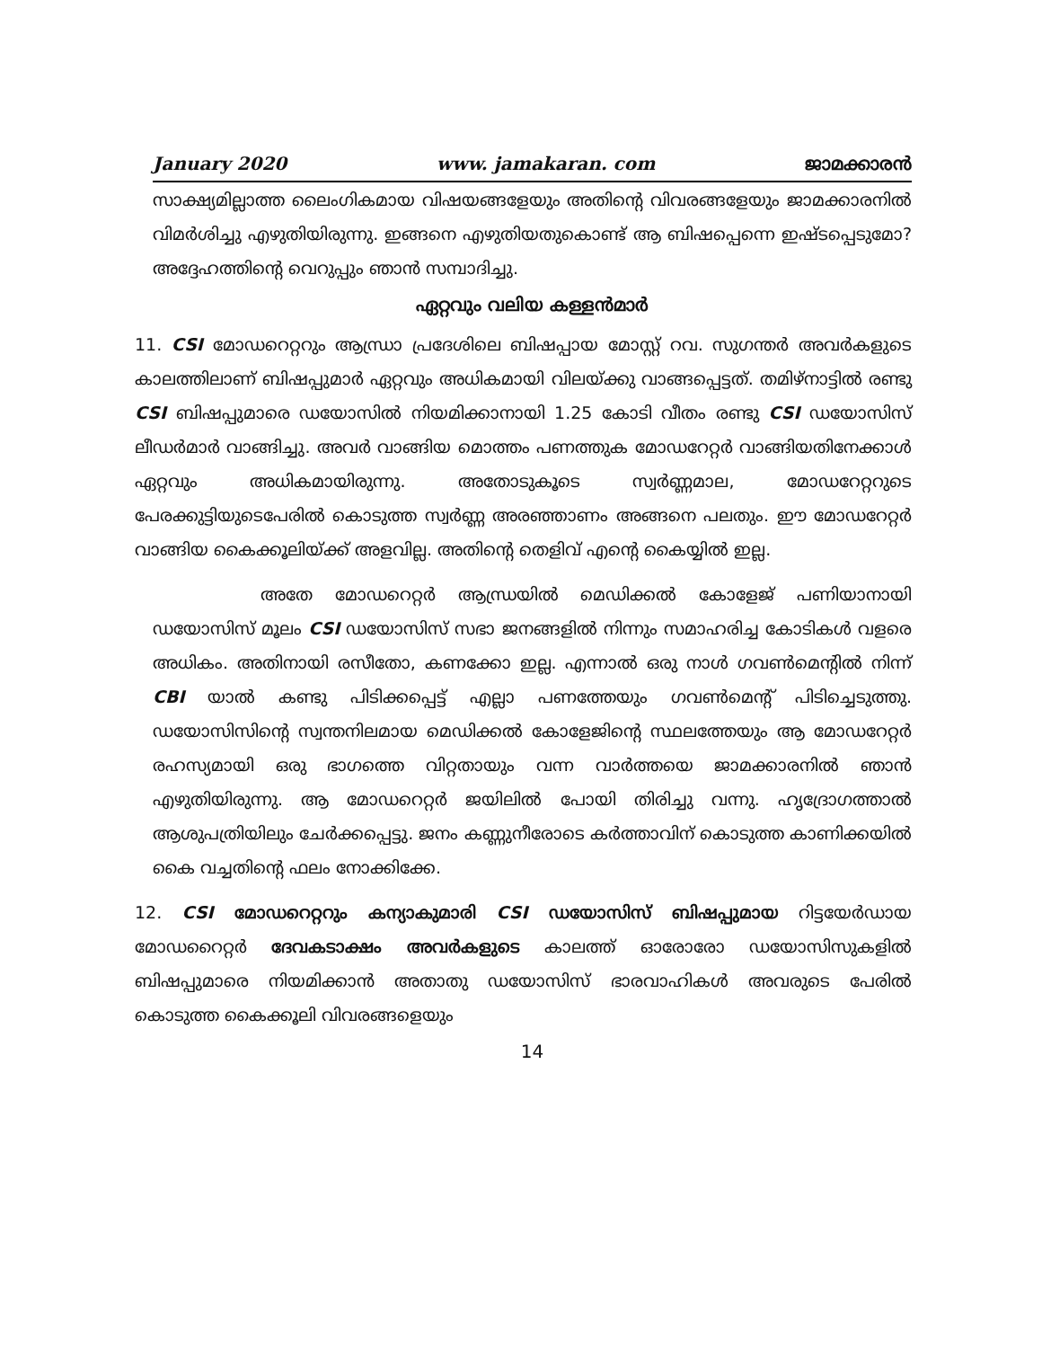January 2020 www. jamakaran. com ജാമക്കാരൻ
സാക്ഷ്യമില്ലാത്ത ലൈംഗികമായ വിഷയങ്ങളേയും അതിന്റെ വിവരങ്ങളേയും ജാമക്കാരനിൽ വിമർശിച്ചു എഴുതിയിരുന്നു. ഇങ്ങനെ എഴുതിയതുകൊണ്ട് ആ ബിഷപ്പെന്നെ ഇഷ്ടപ്പെടുമോ? അദ്ദേഹത്തിന്റെ വെറുപ്പും ഞാൻ സമ്പാദിച്ചു.
ഏറ്റവും വലിയ കള്ളൻമാർ
11. CSI മോഡറെറ്ററും ആന്ധ്രാ പ്രദേശിലെ ബിഷപ്പായ മോസ്റ്റ് റവ. സുഗന്തർ അവർകളുടെ കാലത്തിലാണ് ബിഷപ്പുമാർ ഏറ്റവും അധികമായി വിലയ്ക്കു വാങ്ങപ്പെട്ടത്. തമിഴ്നാട്ടിൽ രണ്ടു CSI ബിഷപ്പുമാരെ ഡയോസിൽ നിയമിക്കാനായി 1.25 കോടി വീതം രണ്ടു CSI ഡയോസിസ് ലീഡർമാർ വാങ്ങിച്ചു. അവർ വാങ്ങിയ മൊത്തം പണത്തുക മോഡറേറ്റർ വാങ്ങിയതിനേക്കാൾ ഏറ്റവും അധികമായിരുന്നു. അതോടുകൂടെ സ്വർണ്ണമാല, മോഡറേറ്ററുടെ പേരക്കുട്ടിയുടെപേരിൽ കൊടുത്ത സ്വർണ്ണ അരഞ്ഞാണം അങ്ങനെ പലതും. ഈ മോഡറേറ്റർ വാങ്ങിയ കൈക്കൂലിയ്ക്ക് അളവില്ല. അതിന്റെ തെളിവ് എന്റെ കൈയ്യിൽ ഇല്ല.
അതേ മോഡറെറ്റർ ആന്ധ്രയിൽ മെഡിക്കൽ കോളേജ് പണിയാനായി ഡയോസിസ് മൂലം CSI ഡയോസിസ് സഭാ ജനങ്ങളിൽ നിന്നും സമാഹരിച്ച കോടികൾ വളരെ അധികം. അതിനായി രസീതോ, കണക്കോ ഇല്ല. എന്നാൽ ഒരു നാൾ ഗവൺമെന്റിൽ നിന്ന് CBI യാൽ കണ്ടു പിടിക്കപ്പെട്ട് എല്ലാ പണത്തേയും ഗവൺമെന്റ് പിടിച്ചെടുത്തു. ഡയോസിസിന്റെ സ്വന്തനിലമായ മെഡിക്കൽ കോളേജിന്റെ സ്ഥലത്തേയും ആ മോഡറേറ്റർ രഹസ്യമായി ഒരു ഭാഗത്തെ വിറ്റതായും വന്ന വാർത്തയെ ജാമക്കാരനിൽ ഞാൻ എഴുതിയിരുന്നു. ആ മോഡറെറ്റർ ജയിലിൽ പോയി തിരിച്ചു വന്നു. ഹൃദ്രോഗത്താൽ ആശുപത്രിയിലും ചേർക്കപ്പെട്ടു. ജനം കണ്ണുനീരോടെ കർത്താവിന് കൊടുത്ത കാണിക്കയിൽ കൈ വച്ചതിന്റെ ഫലം നോക്കിക്കേ.
12. CSI മോഡറെറ്ററും കന്യാകുമാരി CSI ഡയോസിസ് ബിഷപ്പുമായ റിട്ടയേർഡായ മോഡറൈറ്റർ ദേവകടാക്ഷം അവർകളുടെ കാലത്ത് ഓരോരോ ഡയോസിസുകളിൽ ബിഷപ്പുമാരെ നിയമിക്കാൻ അതാതു ഡയോസിസ് ഭാരവാഹികൾ അവരുടെ പേരിൽ കൊടുത്ത കൈക്കൂലി വിവരങ്ങളെയും
14